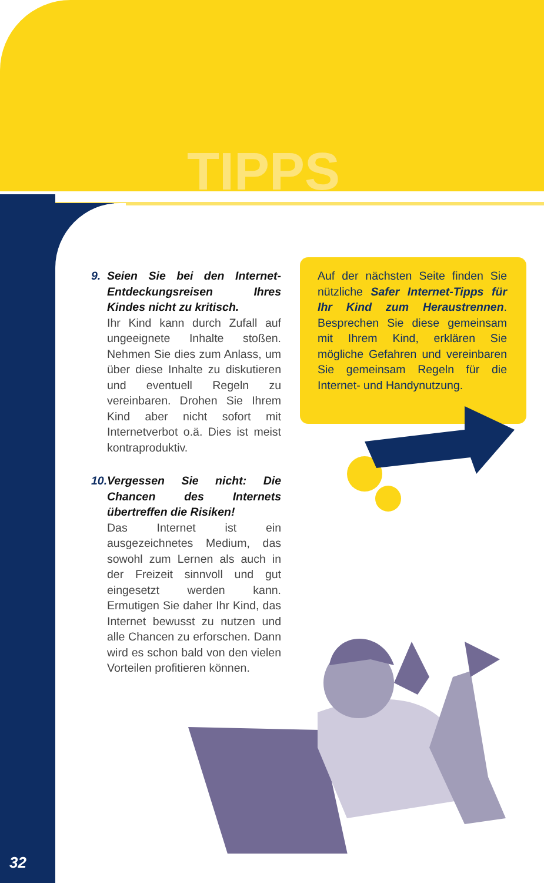TIPPS
9. Seien Sie bei den Internet-Entdeckungsreisen Ihres Kindes nicht zu kritisch.
Ihr Kind kann durch Zufall auf ungeeignete Inhalte stoßen. Nehmen Sie dies zum Anlass, um über diese Inhalte zu diskutieren und eventuell Regeln zu vereinbaren. Drohen Sie Ihrem Kind aber nicht sofort mit Internetverbot o.ä. Dies ist meist kontraproduktiv.
10.
Vergessen Sie nicht: Die Chancen des Internets übertreffen die Risiken!
Das Internet ist ein ausgezeichnetes Medium, das sowohl zum Lernen als auch in der Freizeit sinnvoll und gut eingesetzt werden kann. Ermutigen Sie daher Ihr Kind, das Internet bewusst zu nutzen und alle Chancen zu erforschen. Dann wird es schon bald von den vielen Vorteilen profitieren können.
Auf der nächsten Seite finden Sie nützliche Safer Internet-Tipps für Ihr Kind zum Heraustrennen. Besprechen Sie diese gemeinsam mit Ihrem Kind, erklären Sie mögliche Gefahren und vereinbaren Sie gemeinsam Regeln für die Internet- und Handynutzung.
32